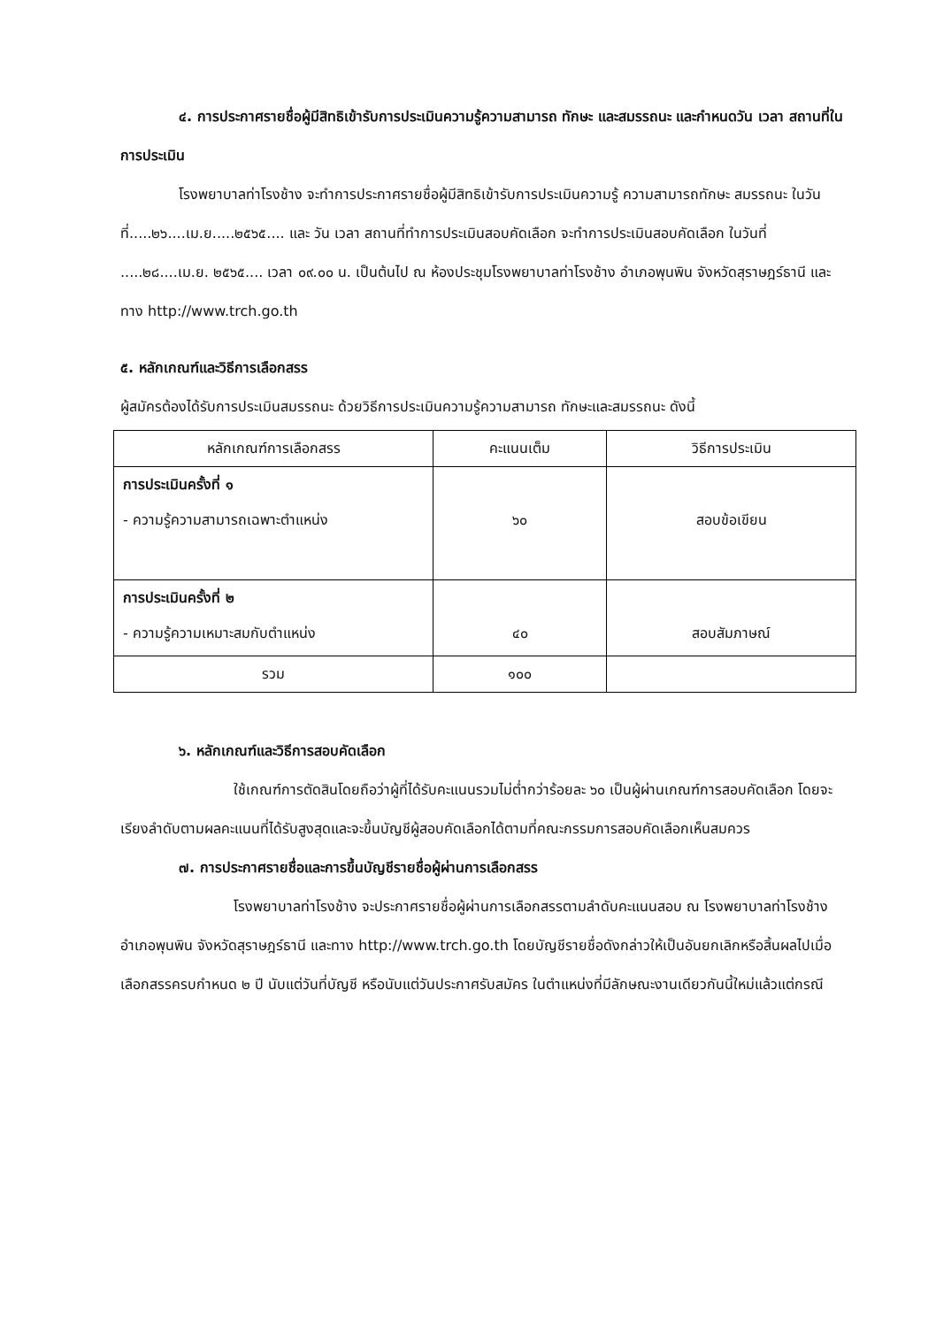๔. การประกาศรายชื่อผู้มีสิทธิเข้ารับการประเมินความรู้ความสามารถ ทักษะ และสมรรถนะ และกำหนดวัน เวลา สถานที่ในการประเมิน
โรงพยาบาลท่าโรงช้าง จะทำการประกาศรายชื่อผู้มีสิทธิเข้ารับการประเมินความรู้ ความสามารถทักษะ สมรรถนะ ในวันที่.....๒๖....เม.ย.....๒๕๖๕.... และ วัน เวลา สถานที่ทำการประเมินสอบคัดเลือก จะทำการประเมินสอบคัดเลือก ในวันที่ .....๒๘....เม.ย. ๒๕๖๕.... เวลา ๐๙.๐๐ น. เป็นต้นไป ณ ห้องประชุมโรงพยาบาลท่าโรงช้าง อำเภอพุนพิน จังหวัดสุราษฎร์ธานี และทาง http://www.trch.go.th
๕. หลักเกณฑ์และวิธีการเลือกสรร
ผู้สมัครต้องได้รับการประเมินสมรรถนะ ด้วยวิธีการประเมินความรู้ความสามารถ ทักษะและสมรรถนะ ดังนี้
| หลักเกณฑ์การเลือกสรร | คะแนนเต็ม | วิธีการประเมิน |
| --- | --- | --- |
| การประเมินครั้งที่ ๑ - ความรู้ความสามารถเฉพาะตำแหน่ง | ๖๐ | สอบข้อเขียน |
| การประเมินครั้งที่ ๒ - ความรู้ความเหมาะสมกับตำแหน่ง | ๔๐ | สอบสัมภาษณ์ |
| รวม | ๑๐๐ | |
๖. หลักเกณฑ์และวิธีการสอบคัดเลือก
ใช้เกณฑ์การตัดสินโดยถือว่าผู้ที่ได้รับคะแนนรวมไม่ต่ำกว่าร้อยละ ๖๐ เป็นผู้ผ่านเกณฑ์การสอบคัดเลือก โดยจะเรียงลำดับตามผลคะแนนที่ได้รับสูงสุดและจะขึ้นบัญชีผู้สอบคัดเลือกได้ตามที่คณะกรรมการสอบคัดเลือกเห็นสมควร
๗. การประกาศรายชื่อและการขึ้นบัญชีรายชื่อผู้ผ่านการเลือกสรร
โรงพยาบาลท่าโรงช้าง จะประกาศรายชื่อผู้ผ่านการเลือกสรรตามลำดับคะแนนสอบ ณ โรงพยาบาลท่าโรงช้าง อำเภอพุนพิน จังหวัดสุราษฎร์ธานี และทาง http://www.trch.go.th โดยบัญชีรายชื่อดังกล่าวให้เป็นอันยกเลิกหรือสิ้นผลไปเมื่อเลือกสรรครบกำหนด ๒ ปี นับแต่วันที่บัญชี หรือนับแต่วันประกาศรับสมัคร ในตำแหน่งที่มีลักษณะงานเดียวกันนี้ใหม่แล้วแต่กรณี